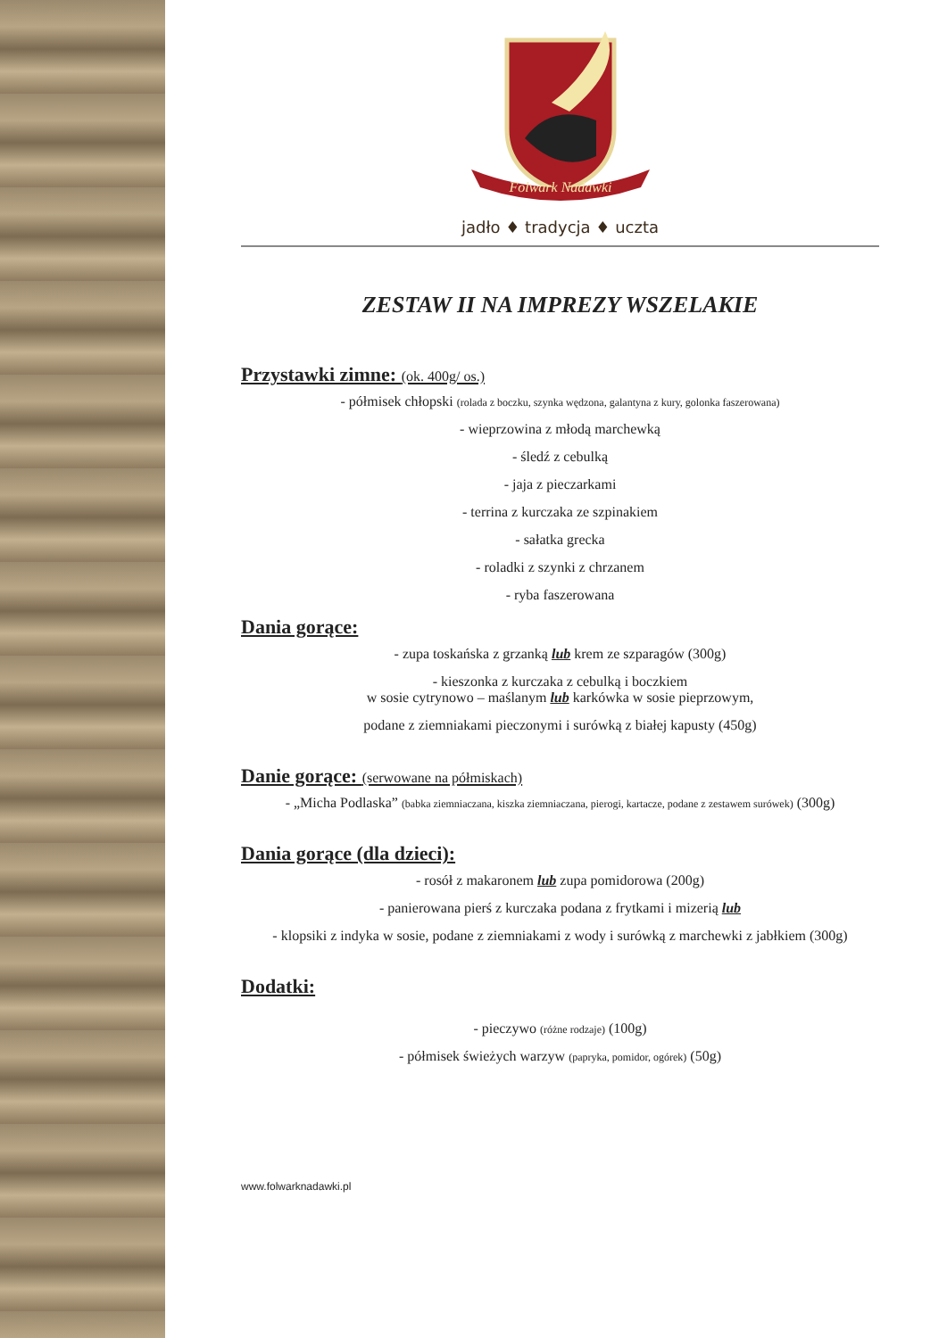Folwark Nadawki
jadło ♦ tradycja ♦ uczta
ZESTAW II NA IMPREZY WSZELAKIE
Przystawki zimne: (ok. 400g/ os.)
- półmisek chłopski (rolada z boczku, szynka wędzona, galantyna z kury, golonka faszerowana)
- wieprzowina z młodą marchewką
- śledź z cebulką
- jaja z pieczarkami
- terrina z kurczaka ze szpinakiem
- sałatka grecka
- roladki z szynki z chrzanem
- ryba faszerowana
Dania gorące:
- zupa toskańska z grzanką lub krem ze szparagów (300g)
- kieszonka z kurczaka z cebulką i boczkiem
w sosie cytrynowo – maślanym lub karkówka w sosie pieprzowym,
podane z ziemniakami pieczonymi i surówką z białej kapusty (450g)
Danie gorące: (serwowane na półmiskach)
- „Micha Podlaska” (babka ziemniaczana, kiszka ziemniaczana, pierogi, kartacze, podane z zestawem surówek) (300g)
Dania gorące (dla dzieci):
- rosół z makaronem lub zupa pomidorowa (200g)
- panierowana pierś z kurczaka podana z frytkami i mizerią lub
- klopsiki z indyka w sosie, podane z ziemniakami z wody i surówką z marchewki z jabłkiem (300g)
Dodatki:
- pieczywo (różne rodzaje) (100g)
- półmisek świeżych warzyw (papryka, pomidor, ogórek) (50g)
www.folwarknadawki.pl